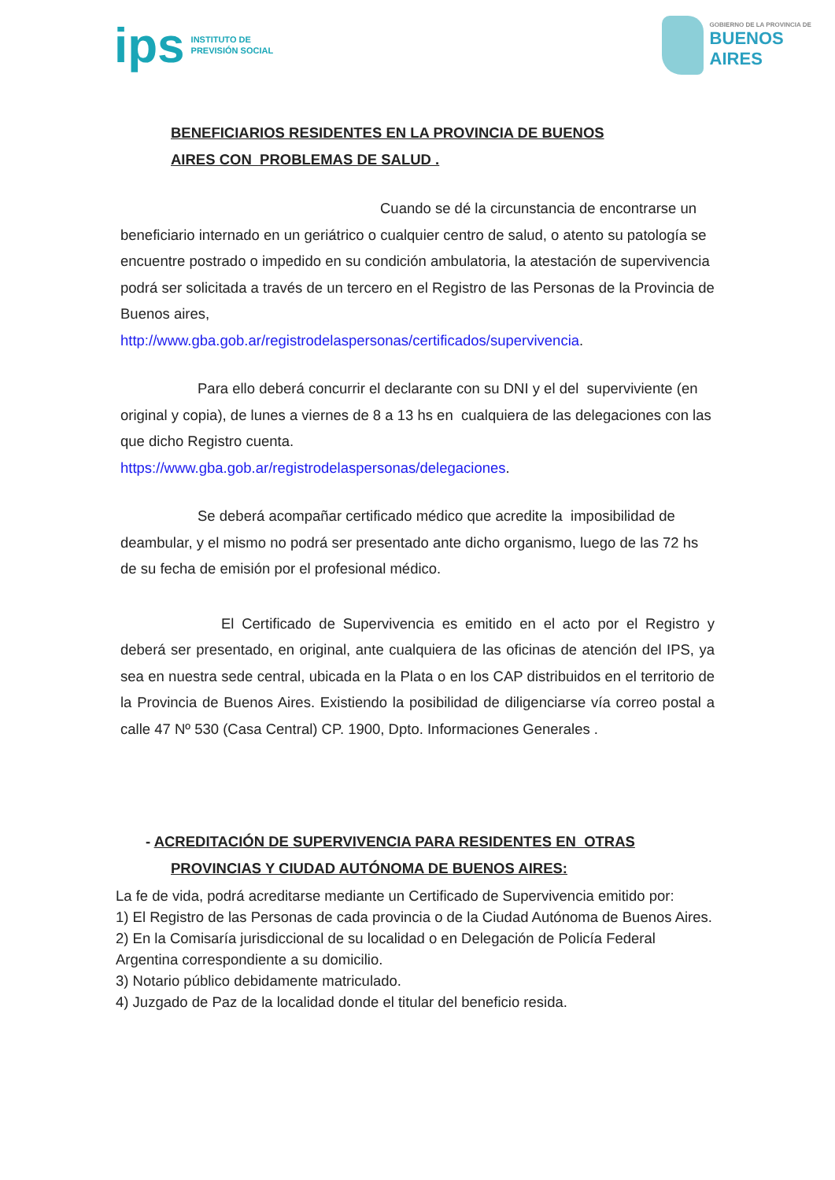ips INSTITUTO DE
PREVISIÓN SOCIAL
GOBIERNO DE LA PROVINCIA DE
BUENOS AIRES
BENEFICIARIOS RESIDENTES EN LA PROVINCIA DE BUENOS
AIRES CON PROBLEMAS DE SALUD .
Cuando se dé la circunstancia de encontrarse un
beneficiario internado en un geriátrico o cualquier centro de salud, o atento su patología se encuentre postrado o impedido en su condición ambulatoria, la atestación de supervivencia podrá ser solicitada a través de un tercero en el Registro de las Personas de la Provincia de Buenos aires,
http://www.gba.gob.ar/registrodelaspersonas/certificados/supervivencia.
Para ello deberá concurrir el declarante con su DNI y el del superviviente (en original y copia), de lunes a viernes de 8 a 13 hs en cualquiera de las delegaciones con las que dicho Registro cuenta.
https://www.gba.gob.ar/registrodelaspersonas/delegaciones.
Se deberá acompañar certificado médico que acredite la imposibilidad de deambular, y el mismo no podrá ser presentado ante dicho organismo, luego de las 72 hs de su fecha de emisión por el profesional médico.
El Certificado de Supervivencia es emitido en el acto por el Registro y deberá ser presentado, en original, ante cualquiera de las oficinas de atención del IPS, ya sea en nuestra sede central, ubicada en la Plata o en los CAP distribuidos en el territorio de la Provincia de Buenos Aires. Existiendo la posibilidad de diligenciarse vía correo postal a calle 47 Nº 530 (Casa Central) CP. 1900, Dpto. Informaciones Generales .
- ACREDITACIÓN DE SUPERVIVENCIA PARA RESIDENTES EN OTRAS
PROVINCIAS Y CIUDAD AUTÓNOMA DE BUENOS AIRES:
La fe de vida, podrá acreditarse mediante un Certificado de Supervivencia emitido por:
1) El Registro de las Personas de cada provincia o de la Ciudad Autónoma de Buenos Aires.
2) En la Comisaría jurisdiccional de su localidad o en Delegación de Policía Federal Argentina correspondiente a su domicilio.
3) Notario público debidamente matriculado.
4) Juzgado de Paz de la localidad donde el titular del beneficio resida.